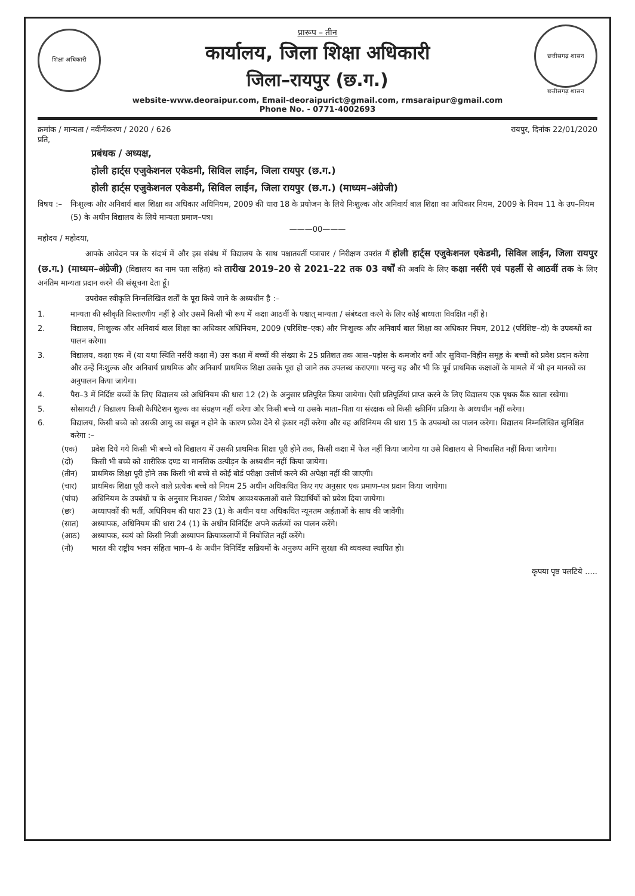शिक्षा अधिकारी
प्रारूप – तीन
कार्यालय, जिला शिक्षा अधिकारी
जिला–रायपुर (छ.ग.)
छत्तीसगढ़ शासन
छत्तीसगढ़ शासन
website-www.deoraipur.com, Email-deoraipurict@gmail.com, rmsaraipur@gmail.com
Phone No. - 0771-4002693
क्रमांक / मान्यता / नवीनीकरण / 2020 / 626 रायपुर, दिनांक 22/01/2020
प्रति,
प्रबंधक / अध्यक्ष,
होली हार्ट्स एजुकेशनल एकेडमी, सिविल लाईन, जिला रायपुर (छ.ग.)
होली हार्ट्स एजुकेशनल एकेडमी, सिविल लाईन, जिला रायपुर (छ.ग.) (माध्यम–अंग्रेजी)
विषय :– निःशुल्क और अनिवार्य बाल शिक्षा का अधिकार अधिनियम, 2009 की धारा 18 के प्रयोजन के लिये निःशुल्क और अनिवार्य बाल शिक्षा का अधिकार नियम, 2009 के नियम 11 के उप–नियम (5) के अधीन विद्यालय के लिये मान्यता प्रमाण–पत्र।
———00———
महोदय / महोदया,
आपके आवेदन पत्र के संदर्भ में और इस संबंध में विद्यालय के साथ पश्चातवर्ती पत्राचार / निरीक्षण उपरांत मैं होली हार्ट्स एजुकेशनल एकेडमी, सिविल लाईन, जिला रायपुर (छ.ग.) (माध्यम–अंग्रेजी) (विद्यालय का नाम पता सहित) को तारीख 2019–20 से 2021–22 तक 03 वर्षों की अवधि के लिए कक्षा नर्सरी एवं पहलीं से आठवीं तक के लिए अनंतिम मान्यता प्रदान करने की संसूचना देता हूँ।
उपरोक्त स्वीकृति निम्नलिखित शर्तों के पूरा किये जाने के अध्यधीन है :–
1. मान्यता की स्वीकृति विस्तारणीय नहीं है और उसमें किसी भी रूप में कक्षा आठवीं के पश्चात् मान्यता / संबंध्दता करने के लिए कोई बाध्यता विवक्षित नहीं है।
2. विद्यालय, निःशुल्क और अनिवार्य बाल शिक्षा का अधिकार अधिनियम, 2009 (परिशिष्ट–एक) और निःशुल्क और अनिवार्य बाल शिक्षा का अधिकार नियम, 2012 (परिशिष्ट–दो) के उपबन्धों का पालन करेगा।
3. विद्यालय, कक्षा एक में (या यथा स्थिति नर्सरी कक्षा में) उस कक्षा में बच्चों की संख्या के 25 प्रतिशत तक आस–पड़ोस के कमजोर वर्गो और सुविधा–विहीन समूह के बच्चों को प्रवेश प्रदान करेगा और उन्हें निःशुल्क और अनिवार्य प्राथमिक और अनिवार्य प्राथमिक शिक्षा उसके पूरा हो जाने तक उपलब्ध कराएगा। परन्तु यह और भी कि पूर्व प्राथमिक कक्षाओं के मामले में भी इन मानकों का अनुपालन किया जायेगा।
4. पैरा–3 में निर्दिष्ट बच्चों के लिए विद्यालय को अधिनियम की धारा 12 (2) के अनुसार प्रतिपूरित किया जायेगा। ऐसी प्रतिपूर्तियां प्राप्त करने के लिए विद्यालय एक पृथक बैंक खाता रखेगा।
5. सोसायटी / विद्यालय किसी कैपिटेशन शुल्क का संग्रहण नहीं करेगा और किसी बच्चे या उसके माता–पिता या संरक्षक को किसी स्क्रीनिंग प्रक्रिया के अध्यधीन नहीं करेगा।
6. विद्यालय, किसी बच्चे को उसकी आयु का सबूत न होने के कारण प्रवेश देने से इंकार नहीं करेगा और वह अधिनियम की धारा 15 के उपबन्धो का पालन करेगा। विद्यालय निम्नलिखित सुनिश्चित करेगा :–
(एक) प्रवेश दिये गये किसी भी बच्चे को विद्यालय में उसकी प्राथमिक शिक्षा पूरी होने तक, किसी कक्षा में फेल नहीं किया जायेगा या उसे विद्यालय से निष्कासित नहीं किया जायेगा।
(दो) किसी भी बच्चे को शारीरिक दण्ड या मानसिक उत्पीड़न के अध्यधीन नहीं किया जायेगा।
(तीन) प्राथमिक शिक्षा पूरी होने तक किसी भी बच्चे से कोई बोर्ड परीक्षा उत्तीर्ण करने की अपेक्षा नहीं की जाएगी।
(चार) प्राथमिक शिक्षा पूरी करने वाले प्रत्येक बच्चे को नियम 25 अधीन अधिकथित किए गए अनुसार एक प्रमाण–पत्र प्रदान किया जायेगा।
(पांच) अधिनियम के उपबंधों च के अनुसार निःशक्त / विशेष आवश्यकताओं वाले विद्यार्थियों को प्रवेश दिया जायेगा।
(छः) अध्यापकों की भर्ती, अधिनियम की धारा 23 (1) के अधीन यथा अधिकथित न्यूनतम अर्हताओं के साथ की जावेंगी।
(सात) अध्यापक, अधिनियम की धारा 24 (1) के अधीन विनिर्दिष्ट अपने कर्तव्यों का पालन करेंगे।
(आठ) अध्यापक, स्वयं को किसी निजी अध्यापन क्रियाकलापों में नियोजित नहीं करेंगे।
(नौ) भारत की राष्ट्रीय भवन संहिता भाग–4 के अधीन विनिर्दिष्ट सन्नियमों के अनुरूप अग्नि सुरक्षा की व्यवस्था स्थापित हो।
कृपया पृष्ठ पलटिये .....